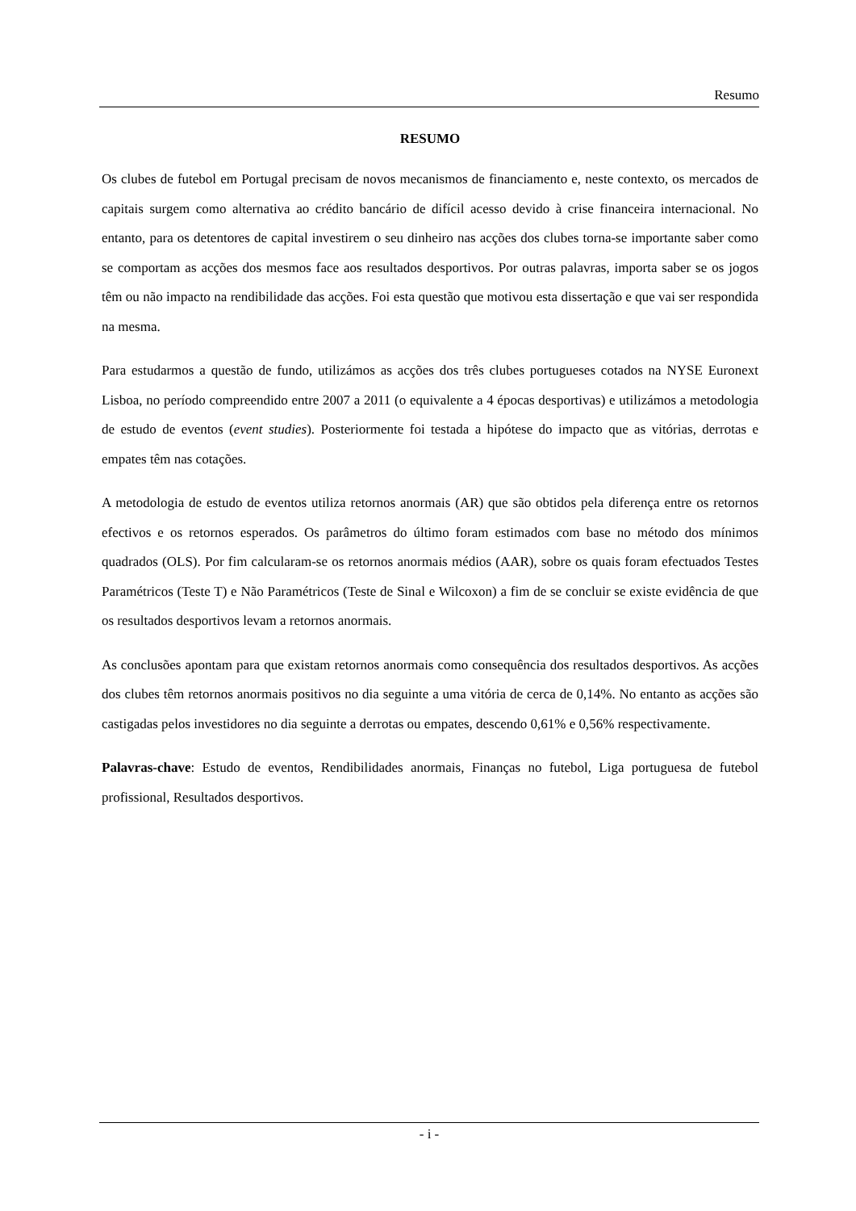Resumo
RESUMO
Os clubes de futebol em Portugal precisam de novos mecanismos de financiamento e, neste contexto, os mercados de capitais surgem como alternativa ao crédito bancário de difícil acesso devido à crise financeira internacional. No entanto, para os detentores de capital investirem o seu dinheiro nas acções dos clubes torna-se importante saber como se comportam as acções dos mesmos face aos resultados desportivos. Por outras palavras, importa saber se os jogos têm ou não impacto na rendibilidade das acções. Foi esta questão que motivou esta dissertação e que vai ser respondida na mesma.
Para estudarmos a questão de fundo, utilizámos as acções dos três clubes portugueses cotados na NYSE Euronext Lisboa, no período compreendido entre 2007 a 2011 (o equivalente a 4 épocas desportivas) e utilizámos a metodologia de estudo de eventos (event studies). Posteriormente foi testada a hipótese do impacto que as vitórias, derrotas e empates têm nas cotações.
A metodologia de estudo de eventos utiliza retornos anormais (AR) que são obtidos pela diferença entre os retornos efectivos e os retornos esperados. Os parâmetros do último foram estimados com base no método dos mínimos quadrados (OLS). Por fim calcularam-se os retornos anormais médios (AAR), sobre os quais foram efectuados Testes Paramétricos (Teste T) e Não Paramétricos (Teste de Sinal e Wilcoxon) a fim de se concluir se existe evidência de que os resultados desportivos levam a retornos anormais.
As conclusões apontam para que existam retornos anormais como consequência dos resultados desportivos. As acções dos clubes têm retornos anormais positivos no dia seguinte a uma vitória de cerca de 0,14%. No entanto as acções são castigadas pelos investidores no dia seguinte a derrotas ou empates, descendo 0,61% e 0,56% respectivamente.
Palavras-chave: Estudo de eventos, Rendibilidades anormais, Finanças no futebol, Liga portuguesa de futebol profissional, Resultados desportivos.
- i -